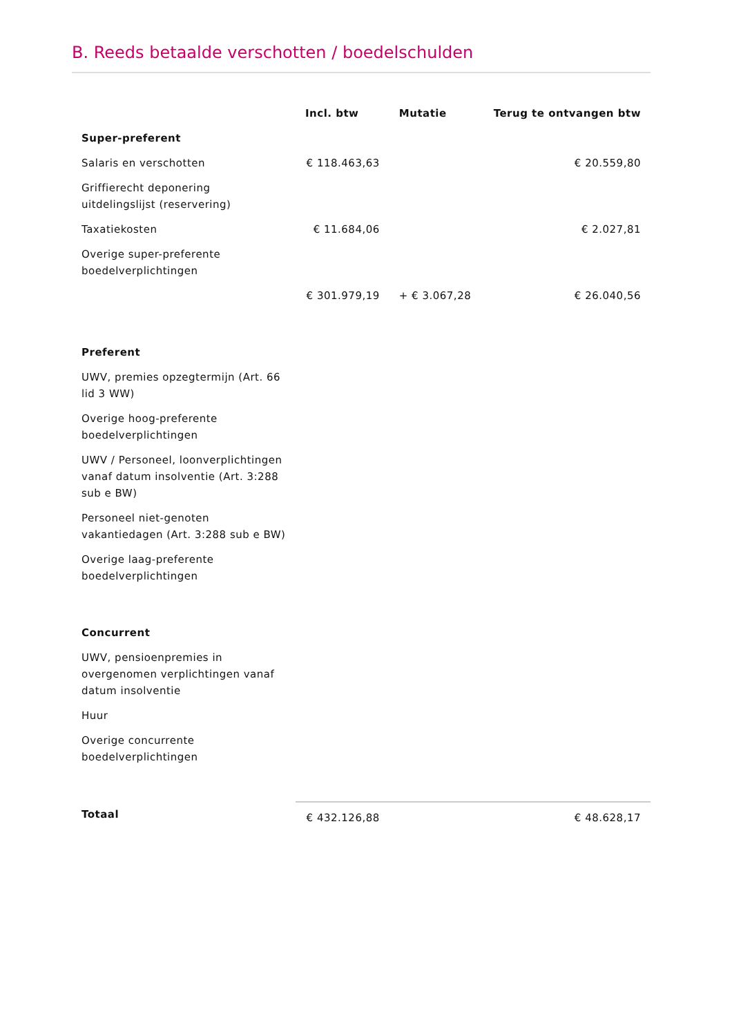B. Reeds betaalde verschotten / boedelschulden
| | Incl. btw | Mutatie | Terug te ontvangen btw |
| --- | --- | --- | --- |
| Super-preferent | | | |
| Salaris en verschotten | € 118.463,63 | | € 20.559,80 |
| Griffierecht deponering uitdelingslijst (reservering) | | | |
| Taxatiekosten | € 11.684,06 | | € 2.027,81 |
| Overige super-preferente boedelverplichtingen | | | |
| | € 301.979,19 | + € 3.067,28 | € 26.040,56 |
| Preferent | | | |
| UWV, premies opzegtermijn (Art. 66 lid 3 WW) | | | |
| Overige hoog-preferente boedelverplichtingen | | | |
| UWV / Personeel, loonverplichtingen vanaf datum insolventie (Art. 3:288 sub e BW) | | | |
| Personeel niet-genoten vakantiedagen (Art. 3:288 sub e BW) | | | |
| Overige laag-preferente boedelverplichtingen | | | |
| Concurrent | | | |
| UWV, pensioenpremies in overgenomen verplichtingen vanaf datum insolventie | | | |
| Huur | | | |
| Overige concurrente boedelverplichtingen | | | |
| Totaal | € 432.126,88 | | € 48.628,17 |